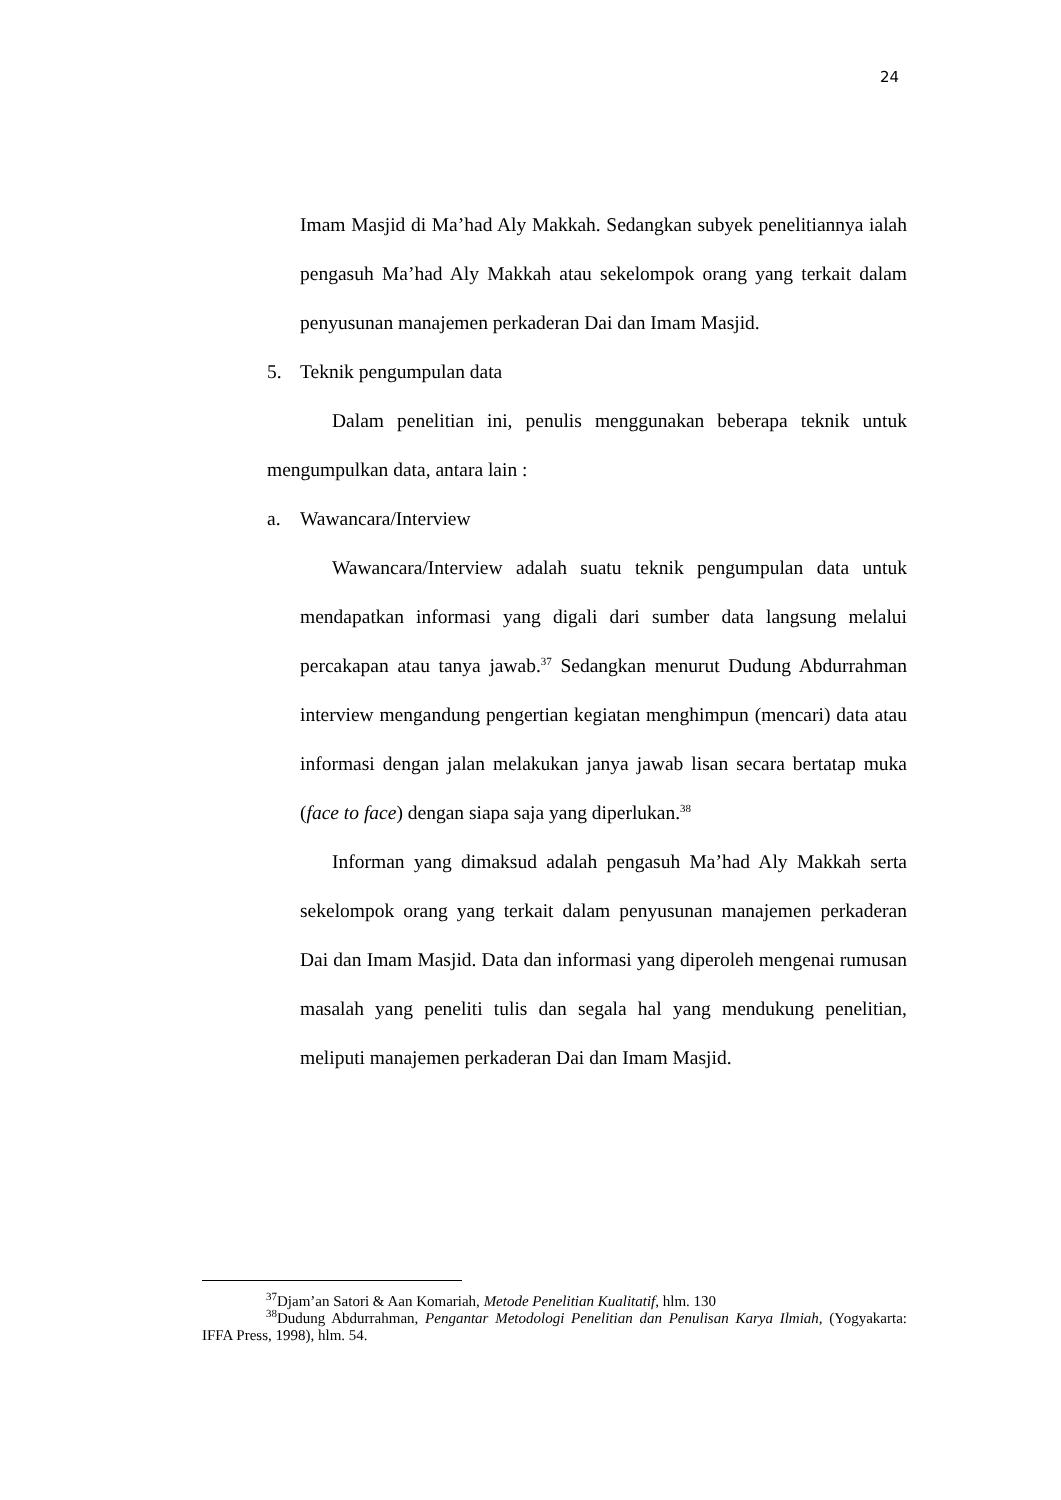24
Imam Masjid di Ma’had Aly Makkah. Sedangkan subyek penelitiannya ialah pengasuh Ma’had Aly Makkah atau sekelompok orang yang terkait dalam penyusunan manajemen perkaderan Dai dan Imam Masjid.
5. Teknik pengumpulan data
Dalam penelitian ini, penulis menggunakan beberapa teknik untuk mengumpulkan data, antara lain :
a. Wawancara/Interview
Wawancara/Interview adalah suatu teknik pengumpulan data untuk mendapatkan informasi yang digali dari sumber data langsung melalui percakapan atau tanya jawab.<sup>37</sup> Sedangkan menurut Dudung Abdurrahman interview mengandung pengertian kegiatan menghimpun (mencari) data atau informasi dengan jalan melakukan janya jawab lisan secara bertatap muka (face to face) dengan siapa saja yang diperlukan.<sup>38</sup>
Informan yang dimaksud adalah pengasuh Ma’had Aly Makkah serta sekelompok orang yang terkait dalam penyusunan manajemen perkaderan Dai dan Imam Masjid. Data dan informasi yang diperoleh mengenai rumusan masalah yang peneliti tulis dan segala hal yang mendukung penelitian, meliputi manajemen perkaderan Dai dan Imam Masjid.
<sup>37</sup> Djam’an Satori & Aan Komariah, Metode Penelitian Kualitatif, hlm. 130
<sup>38</sup> Dudung Abdurrahman, Pengantar Metodologi Penelitian dan Penulisan Karya Ilmiah, (Yogyakarta: IFFA Press, 1998), hlm. 54.